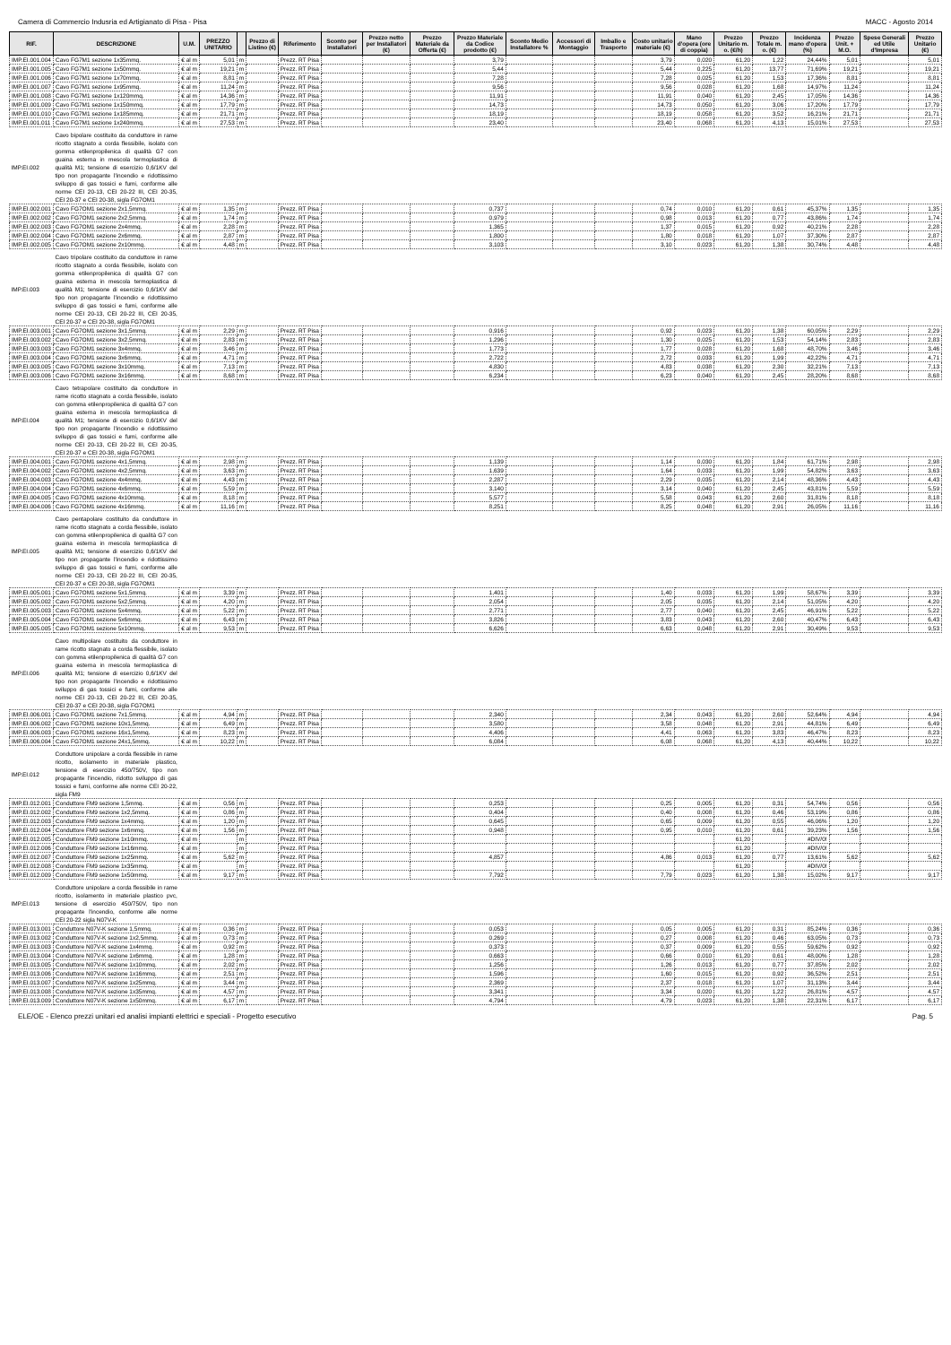Camera di Commercio Indusria ed Artigianato di Pisa - Pisa MACC - Agosto 2014
| RIF. | DESCRIZIONE | U.M. | PREZZO UNITARIO | | Prezzo di Listino (€) | Riferimento | Sconto per Installatori | Prezzo netto per Installatori (€) | Prezzo Materiale da Offerta (€) | Prezzo Materiale da Codice prodotto (€) | Sconto Medio Installatore % | Accessori di Montaggio | Imballo e Trasporto | Costo unitario materiale (€) | Mano d'opera (ore di coppia) | Prezzo Unitario m. o. (€/h) | Prezzo Totale m. o. (€) | Incidenza mano d'opera (%) | Prezzo Unit. + M.O. | Spese Generali ed Utile d'Impresa | Prezzo Unitario (€) |
| --- | --- | --- | --- | --- | --- | --- | --- | --- | --- | --- | --- | --- | --- | --- | --- | --- | --- | --- | --- | --- | --- |
| IMP.EI.001.004 | Cavo FG7M1 sezione 1x35mmq. | € al m | 5,01 | m | | Prezz. RT Pisa | | | | 3,79 | | | | 3,79 | 0,020 | 61,20 | 1,22 | 24,44% | 5,01 | | 5,01 |
| IMP.EI.001.005 | Cavo FG7M1 sezione 1x50mmq. | € al m | 19,21 | m | | Prezz. RT Pisa | | | | 5,44 | | | | 5,44 | 0,225 | 61,20 | 13,77 | 71,69% | 19,21 | | 19,21 |
| IMP.EI.001.006 | Cavo FG7M1 sezione 1x70mmq. | € al m | 8,81 | m | | Prezz. RT Pisa | | | | 7,28 | | | | 7,28 | 0,025 | 61,20 | 1,53 | 17,36% | 8,81 | | 8,81 |
| IMP.EI.001.007 | Cavo FG7M1 sezione 1x95mmq. | € al m | 11,24 | m | | Prezz. RT Pisa | | | | 9,56 | | | | 9,56 | 0,028 | 61,20 | 1,68 | 14,97% | 11,24 | | 11,24 |
| IMP.EI.001.008 | Cavo FG7M1 sezione 1x120mmq. | € al m | 14,36 | m | | Prezz. RT Pisa | | | | 11,91 | | | | 11,91 | 0,040 | 61,20 | 2,45 | 17,05% | 14,36 | | 14,36 |
| IMP.EI.001.009 | Cavo FG7M1 sezione 1x150mmq. | € al m | 17,79 | m | | Prezz. RT Pisa | | | | 14,73 | | | | 14,73 | 0,050 | 61,20 | 3,06 | 17,20% | 17,79 | | 17,79 |
| IMP.EI.001.010 | Cavo FG7M1 sezione 1x185mmq. | € al m | 21,71 | m | | Prezz. RT Pisa | | | | 18,19 | | | | 18,19 | 0,058 | 61,20 | 3,52 | 16,21% | 21,71 | | 21,71 |
| IMP.EI.001.011 | Cavo FG7M1 sezione 1x240mmq. | € al m | 27,53 | m | | Prezz. RT Pisa | | | | 23,40 | | | | 23,40 | 0,068 | 61,20 | 4,13 | 15,01% | 27,53 | | 27,53 |
| IMP.EI.002 | Cavo bipolare costituito da conduttore in rame ricotto stagnato a corda flessibile, isolato con gomma etilenpropilenica di qualità G7 con guaina esterna in mescola termoplastica di qualità M1; tensione di esercizio 0,6/1KV del tipo non propagante l'incendio e ridottissimo sviluppo di gas tossici e fumi, conforme alle norme CEI 20-13, CEI 20-22 III, CEI 20-35, CEI 20-37 e CEI 20-38, sigla FG7OM1 | | | | | | | | | | | | | | | | | | | | |
| IMP.EI.002.001 | Cavo FG7OM1 sezione 2x1,5mmq. | € al m | 1,35 | m | | Prezz. RT Pisa | | | | 0,737 | | | | 0,74 | 0,010 | 61,20 | 0,61 | 45,37% | 1,35 | | 1,35 |
| IMP.EI.002.002 | Cavo FG7OM1 sezione 2x2,5mmq. | € al m | 1,74 | m | | Prezz. RT Pisa | | | | 0,979 | | | | 0,98 | 0,013 | 61,20 | 0,77 | 43,86% | 1,74 | | 1,74 |
| IMP.EI.002.003 | Cavo FG7OM1 sezione 2x4mmq. | € al m | 2,28 | m | | Prezz. RT Pisa | | | | 1,365 | | | | 1,37 | 0,015 | 61,20 | 0,92 | 40,21% | 2,28 | | 2,28 |
| IMP.EI.002.004 | Cavo FG7OM1 sezione 2x6mmq. | € al m | 2,87 | m | | Prezz. RT Pisa | | | | 1,800 | | | | 1,80 | 0,018 | 61,20 | 1,07 | 37,30% | 2,87 | | 2,87 |
| IMP.EI.002.005 | Cavo FG7OM1 sezione 2x10mmq. | € al m | 4,48 | m | | Prezz. RT Pisa | | | | 3,103 | | | | 3,10 | 0,023 | 61,20 | 1,38 | 30,74% | 4,48 | | 4,48 |
| IMP.EI.003 | Cavo tripolare costituito da conduttore in rame ricotto stagnato a corda flessibile, isolato con gomma etilenpropilenica di qualità G7 con guaina esterna in mescola termoplastica di qualità M1; tensione di esercizio 0,6/1KV del tipo non propagante l'incendio e ridottissimo sviluppo di gas tossici e fumi, conforme alle norme CEI 20-13, CEI 20-22 III, CEI 20-35, CEI 20-37 e CEI 20-38, sigla FG7OM1 | | | | | | | | | | | | | | | | | | | | |
| IMP.EI.003.001 | Cavo FG7OM1 sezione 3x1,5mmq. | € al m | 2,29 | m | | Prezz. RT Pisa | | | | 0,916 | | | | 0,92 | 0,023 | 61,20 | 1,38 | 60,05% | 2,29 | | 2,29 |
| IMP.EI.003.002 | Cavo FG7OM1 sezione 3x2,5mmq. | € al m | 2,83 | m | | Prezz. RT Pisa | | | | 1,296 | | | | 1,30 | 0,025 | 61,20 | 1,53 | 54,14% | 2,83 | | 2,83 |
| IMP.EI.003.003 | Cavo FG7OM1 sezione 3x4mmq. | € al m | 3,46 | m | | Prezz. RT Pisa | | | | 1,773 | | | | 1,77 | 0,028 | 61,20 | 1,68 | 48,70% | 3,46 | | 3,46 |
| IMP.EI.003.004 | Cavo FG7OM1 sezione 3x6mmq. | € al m | 4,71 | m | | Prezz. RT Pisa | | | | 2,722 | | | | 2,72 | 0,033 | 61,20 | 1,99 | 42,22% | 4,71 | | 4,71 |
| IMP.EI.003.005 | Cavo FG7OM1 sezione 3x10mmq. | € al m | 7,13 | m | | Prezz. RT Pisa | | | | 4,830 | | | | 4,83 | 0,038 | 61,20 | 2,30 | 32,21% | 7,13 | | 7,13 |
| IMP.EI.003.006 | Cavo FG7OM1 sezione 3x16mmq. | € al m | 8,68 | m | | Prezz. RT Pisa | | | | 6,234 | | | | 6,23 | 0,040 | 61,20 | 2,45 | 28,20% | 8,68 | | 8,68 |
| IMP.EI.004 | Cavo tetrapolare costituito da conduttore in rame ricotto stagnato a corda flessibile, isolato con gomma etilenpropilenica di qualità G7 con guaina esterna in mescola termoplastica di qualità M1; tensione di esercizio 0,6/1KV del tipo non propagante l'incendio e ridottissimo sviluppo di gas tossici e fumi, conforme alle norme CEI 20-13, CEI 20-22 III, CEI 20-35, CEI 20-37 e CEI 20-38, sigla FG7OM1 | | | | | | | | | | | | | | | | | | | | |
| IMP.EI.004.001 | Cavo FG7OM1 sezione 4x1,5mmq. | € al m | 2,98 | m | | Prezz. RT Pisa | | | | 1,139 | | | | 1,14 | 0,030 | 61,20 | 1,84 | 61,71% | 2,98 | | 2,98 |
| IMP.EI.004.002 | Cavo FG7OM1 sezione 4x2,5mmq. | € al m | 3,63 | m | | Prezz. RT Pisa | | | | 1,639 | | | | 1,64 | 0,033 | 61,20 | 1,99 | 54,82% | 3,63 | | 3,63 |
| IMP.EI.004.003 | Cavo FG7OM1 sezione 4x4mmq. | € al m | 4,43 | m | | Prezz. RT Pisa | | | | 2,287 | | | | 2,29 | 0,035 | 61,20 | 2,14 | 48,36% | 4,43 | | 4,43 |
| IMP.EI.004.004 | Cavo FG7OM1 sezione 4x6mmq. | € al m | 5,59 | m | | Prezz. RT Pisa | | | | 3,140 | | | | 3,14 | 0,040 | 61,20 | 2,45 | 43,81% | 5,59 | | 5,59 |
| IMP.EI.004.005 | Cavo FG7OM1 sezione 4x10mmq. | € al m | 8,18 | m | | Prezz. RT Pisa | | | | 5,577 | | | | 5,58 | 0,043 | 61,20 | 2,60 | 31,81% | 8,18 | | 8,18 |
| IMP.EI.004.006 | Cavo FG7OM1 sezione 4x16mmq. | € al m | 11,16 | m | | Prezz. RT Pisa | | | | 8,251 | | | | 8,25 | 0,048 | 61,20 | 2,91 | 26,05% | 11,16 | | 11,16 |
| IMP.EI.005 | Cavo pentapolare costituito da conduttore in rame ricotto stagnato a corda flessibile, isolato con gomma etilenpropilenica di qualità G7 con guaina esterna in mescola termoplastica di qualità M1; tensione di esercizio 0,6/1KV del tipo non propagante l'incendio e ridottissimo sviluppo di gas tossici e fumi, conforme alle norme CEI 20-13, CEI 20-22 III, CEI 20-35, CEI 20-37 e CEI 20-38, sigla FG7OM1 | | | | | | | | | | | | | | | | | | | | |
| IMP.EI.005.001 | Cavo FG7OM1 sezione 5x1,5mmq. | € al m | 3,39 | m | | Prezz. RT Pisa | | | | 1,401 | | | | 1,40 | 0,033 | 61,20 | 1,99 | 58,67% | 3,39 | | 3,39 |
| IMP.EI.005.002 | Cavo FG7OM1 sezione 5x2,5mmq. | € al m | 4,20 | m | | Prezz. RT Pisa | | | | 2,054 | | | | 2,05 | 0,035 | 61,20 | 2,14 | 51,05% | 4,20 | | 4,20 |
| IMP.EI.005.003 | Cavo FG7OM1 sezione 5x4mmq. | € al m | 5,22 | m | | Prezz. RT Pisa | | | | 2,771 | | | | 2,77 | 0,040 | 61,20 | 2,45 | 46,91% | 5,22 | | 5,22 |
| IMP.EI.005.004 | Cavo FG7OM1 sezione 5x6mmq. | € al m | 6,43 | m | | Prezz. RT Pisa | | | | 3,826 | | | | 3,83 | 0,043 | 61,20 | 2,60 | 40,47% | 6,43 | | 6,43 |
| IMP.EI.005.005 | Cavo FG7OM1 sezione 5x10mmq. | € al m | 9,53 | m | | Prezz. RT Pisa | | | | 6,626 | | | | 6,63 | 0,048 | 61,20 | 2,91 | 30,49% | 9,53 | | 9,53 |
| IMP.EI.006 | Cavo multipolare costituito da conduttore in rame ricotto stagnato a corda flessibile, isolato con gomma etilenpropilenica di qualità G7 con guaina esterna in mescola termoplastica di qualità M1; tensione di esercizio 0,6/1KV del tipo non propagante l'incendio e ridottissimo sviluppo di gas tossici e fumi, conforme alle norme CEI 20-13, CEI 20-22 III, CEI 20-35, CEI 20-37 e CEI 20-38, sigla FG7OM1 | | | | | | | | | | | | | | | | | | | | |
| IMP.EI.006.001 | Cavo FG7OM1 sezione 7x1,5mmq. | € al m | 4,94 | m | | Prezz. RT Pisa | | | | 2,340 | | | | 2,34 | 0,043 | 61,20 | 2,60 | 52,64% | 4,94 | | 4,94 |
| IMP.EI.006.002 | Cavo FG7OM1 sezione 10x1,5mmq. | € al m | 6,49 | m | | Prezz. RT Pisa | | | | 3,580 | | | | 3,58 | 0,048 | 61,20 | 2,91 | 44,81% | 6,49 | | 6,49 |
| IMP.EI.006.003 | Cavo FG7OM1 sezione 16x1,5mmq. | € al m | 8,23 | m | | Prezz. RT Pisa | | | | 4,406 | | | | 4,41 | 0,063 | 61,20 | 3,83 | 46,47% | 8,23 | | 8,23 |
| IMP.EI.006.004 | Cavo FG7OM1 sezione 24x1,5mmq. | € al m | 10,22 | m | | Prezz. RT Pisa | | | | 6,084 | | | | 6,08 | 0,068 | 61,20 | 4,13 | 40,44% | 10,22 | | 10,22 |
| IMP.EI.012 | Conduttore unipolare a corda flessibile in rame ricotto, isolamento in materiale plastico, tensione di esercizio 450/750V, tipo non propagante l'incendio, ridotto sviluppo di gas tossici e fumi, conforme alle norme CEI 20-22, sigla FM9 | | | | | | | | | | | | | | | | | | | | |
| IMP.EI.012.001 | Conduttore FM9 sezione 1,5mmq. | € al m | 0,56 | m | | Prezz. RT Pisa | | | | 0,253 | | | | 0,25 | 0,005 | 61,20 | 0,31 | 54,74% | 0,56 | | 0,56 |
| IMP.EI.012.002 | Conduttore FM9 sezione 1x2,5mmq. | € al m | 0,86 | m | | Prezz. RT Pisa | | | | 0,404 | | | | 0,40 | 0,008 | 61,20 | 0,46 | 53,19% | 0,86 | | 0,86 |
| IMP.EI.012.003 | Conduttore FM9 sezione 1x4mmq. | € al m | 1,20 | m | | Prezz. RT Pisa | | | | 0,645 | | | | 0,65 | 0,009 | 61,20 | 0,55 | 46,06% | 1,20 | | 1,20 |
| IMP.EI.012.004 | Conduttore FM9 sezione 1x6mmq. | € al m | 1,56 | m | | Prezz. RT Pisa | | | | 0,948 | | | | 0,95 | 0,010 | 61,20 | 0,61 | 39,23% | 1,56 | | 1,56 |
| IMP.EI.012.005 | Conduttore FM9 sezione 1x10mmq. | € al m | | m | | Prezz. RT Pisa | | | | | | | | | | 61,20 | | #DIV/0! | | | |
| IMP.EI.012.006 | Conduttore FM9 sezione 1x16mmq. | € al m | | m | | Prezz. RT Pisa | | | | | | | | | | 61,20 | | #DIV/0! | | | |
| IMP.EI.012.007 | Conduttore FM9 sezione 1x25mmq. | € al m | 5,62 | m | | Prezz. RT Pisa | | | | 4,857 | | | | 4,86 | 0,013 | 61,20 | 0,77 | 13,61% | 5,62 | | 5,62 |
| IMP.EI.012.008 | Conduttore FM9 sezione 1x35mmq. | € al m | | m | | Prezz. RT Pisa | | | | | | | | | | 61,20 | | #DIV/0! | | | |
| IMP.EI.012.009 | Conduttore FM9 sezione 1x50mmq. | € al m | 9,17 | m | | Prezz. RT Pisa | | | | 7,792 | | | | 7,79 | 0,023 | 61,20 | 1,38 | 15,02% | 9,17 | | 9,17 |
| IMP.EI.013 | Conduttore unipolare a corda flessibile in rame ricotto, isolamento in materiale plastico pvc, tensione di esercizio 450/750V, tipo non propagante l'incendio, conforme alle norme CEI 20-22 sigla N07V-K | | | | | | | | | | | | | | | | | | | | |
| IMP.EI.013.001 | Conduttore N07V-K sezione 1,5mmq. | € al m | 0,36 | m | | Prezz. RT Pisa | | | | 0,053 | | | | 0,05 | 0,005 | 61,20 | 0,31 | 85,24% | 0,36 | | 0,36 |
| IMP.EI.013.002 | Conduttore N07V-K sezione 1x2,5mmq. | € al m | 0,73 | m | | Prezz. RT Pisa | | | | 0,269 | | | | 0,27 | 0,008 | 61,20 | 0,46 | 63,05% | 0,73 | | 0,73 |
| IMP.EI.013.003 | Conduttore N07V-K sezione 1x4mmq. | € al m | 0,92 | m | | Prezz. RT Pisa | | | | 0,373 | | | | 0,37 | 0,009 | 61,20 | 0,55 | 59,62% | 0,92 | | 0,92 |
| IMP.EI.013.004 | Conduttore N07V-K sezione 1x6mmq. | € al m | 1,28 | m | | Prezz. RT Pisa | | | | 0,663 | | | | 0,66 | 0,010 | 61,20 | 0,61 | 48,00% | 1,28 | | 1,28 |
| IMP.EI.013.005 | Conduttore N07V-K sezione 1x10mmq. | € al m | 2,02 | m | | Prezz. RT Pisa | | | | 1,256 | | | | 1,26 | 0,013 | 61,20 | 0,77 | 37,85% | 2,02 | | 2,02 |
| IMP.EI.013.006 | Conduttore N07V-K sezione 1x16mmq. | € al m | 2,51 | m | | Prezz. RT Pisa | | | | 1,596 | | | | 1,60 | 0,015 | 61,20 | 0,92 | 36,52% | 2,51 | | 2,51 |
| IMP.EI.013.007 | Conduttore N07V-K sezione 1x25mmq. | € al m | 3,44 | m | | Prezz. RT Pisa | | | | 2,369 | | | | 2,37 | 0,018 | 61,20 | 1,07 | 31,13% | 3,44 | | 3,44 |
| IMP.EI.013.008 | Conduttore N07V-K sezione 1x35mmq. | € al m | 4,57 | m | | Prezz. RT Pisa | | | | 3,341 | | | | 3,34 | 0,020 | 61,20 | 1,22 | 26,81% | 4,57 | | 4,57 |
| IMP.EI.013.009 | Conduttore N07V-K sezione 1x50mmq. | € al m | 6,17 | m | | Prezz. RT Pisa | | | | 4,794 | | | | 4,79 | 0,023 | 61,20 | 1,38 | 22,31% | 6,17 | | 6,17 |
ELE/OE - Elenco prezzi unitari ed analisi impianti elettrici e speciali - Progetto esecutivo Pag. 5